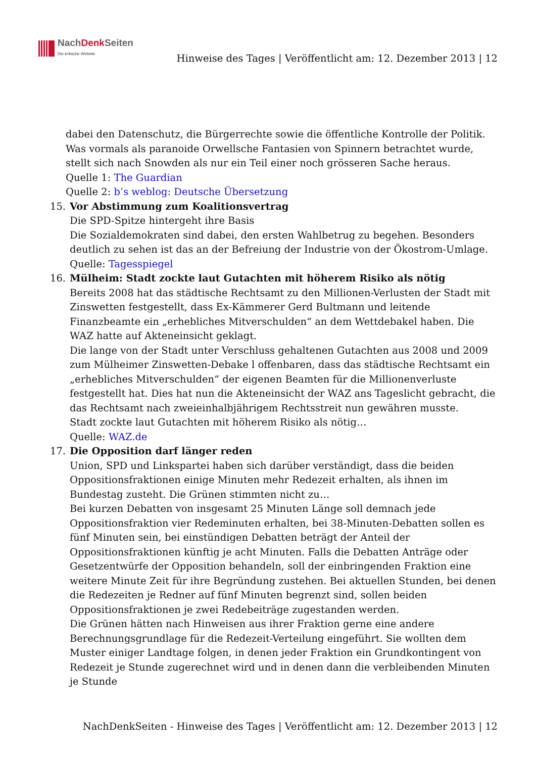NachDenk Seiten
Die kritische Website
Hinweise des Tages | Veröffentlicht am: 12. Dezember 2013 | 12
dabei den Datenschutz, die Bürgerrechte sowie die öffentliche Kontrolle der Politik. Was vormals als paranoide Orwellsche Fantasien von Spinnern betrachtet wurde, stellt sich nach Snowden als nur ein Teil einer noch grösseren Sache heraus.
Quelle 1: The Guardian
Quelle 2: b’s weblog: Deutsche Übersetzung
15. Vor Abstimmung zum Koalitionsvertrag
Die SPD-Spitze hintergeht ihre Basis
Die Sozialdemokraten sind dabei, den ersten Wahlbetrug zu begehen. Besonders deutlich zu sehen ist das an der Befreiung der Industrie von der Ökostrom-Umlage.
Quelle: Tagesspiegel
16. Mülheim: Stadt zockte laut Gutachten mit höherem Risiko als nötig
Bereits 2008 hat das städtische Rechtsamt zu den Millionen-Verlusten der Stadt mit Zinswetten festgestellt, dass Ex-Kämmerer Gerd Bultmann und leitende Finanzbeamte ein „erhebliches Mitverschulden“ an dem Wettdebakel haben. Die WAZ hatte auf Akteneinsicht geklagt.
Die lange von der Stadt unter Verschluss gehaltenen Gutachten aus 2008 und 2009 zum Mülheimer Zinswetten-Debake l offenbaren, dass das städtische Rechtsamt ein „erhebliches Mitverschulden“ der eigenen Beamten für die Millionenverluste festgestellt hat. Dies hat nun die Akteneinsicht der WAZ ans Tageslicht gebracht, die das Rechtsamt nach zweieinhalbjährigem Rechtsstreit nun gewähren musste.
Stadt zockte laut Gutachten mit höherem Risiko als nötig…
Quelle: WAZ.de
17. Die Opposition darf länger reden
Union, SPD und Linkspartei haben sich darüber verständigt, dass die beiden Oppositionsfraktionen einige Minuten mehr Redezeit erhalten, als ihnen im Bundestag zusteht. Die Grünen stimmten nicht zu…
Bei kurzen Debatten von insgesamt 25 Minuten Länge soll demnach jede Oppositionsfraktion vier Redeminuten erhalten, bei 38-Minuten-Debatten sollen es fünf Minuten sein, bei einstündigen Debatten beträgt der Anteil der Oppositionsfraktionen künftig je acht Minuten. Falls die Debatten Anträge oder Gesetzentwürfe der Opposition behandeln, soll der einbringenden Fraktion eine weitere Minute Zeit für ihre Begründung zustehen. Bei aktuellen Stunden, bei denen die Redezeiten je Redner auf fünf Minuten begrenzt sind, sollen beiden Oppositionsfraktionen je zwei Redebeiträge zugestanden werden.
Die Grünen hätten nach Hinweisen aus ihrer Fraktion gerne eine andere Berechnungsgrundlage für die Redezeit-Verteilung eingeführt. Sie wollten dem Muster einiger Landtage folgen, in denen jeder Fraktion ein Grundkontingent von Redezeit je Stunde zugerechnet wird und in denen dann die verbleibenden Minuten je Stunde
NachDenkSeiten - Hinweise des Tages | Veröffentlicht am: 12. Dezember 2013 | 12